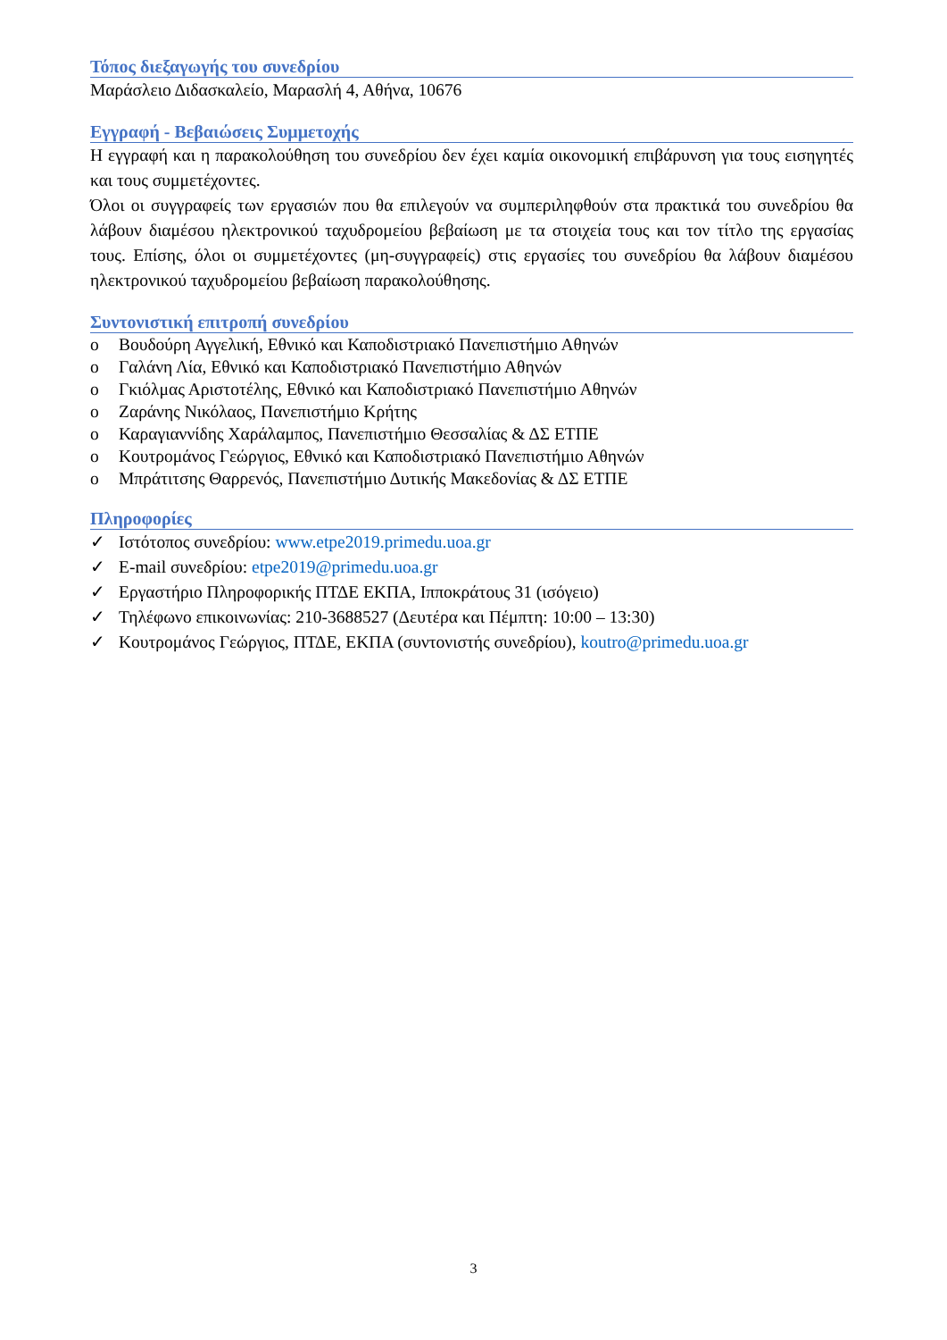Τόπος διεξαγωγής του συνεδρίου
Μαράσλειο Διδασκαλείο, Μαρασλή 4, Αθήνα, 10676
Εγγραφή - Βεβαιώσεις Συμμετοχής
Η εγγραφή και η παρακολούθηση του συνεδρίου δεν έχει καμία οικονομική επιβάρυνση για τους εισηγητές και τους συμμετέχοντες.
Όλοι οι συγγραφείς των εργασιών που θα επιλεγούν να συμπεριληφθούν στα πρακτικά του συνεδρίου θα λάβουν διαμέσου ηλεκτρονικού ταχυδρομείου βεβαίωση με τα στοιχεία τους και τον τίτλο της εργασίας τους. Επίσης, όλοι οι συμμετέχοντες (μη-συγγραφείς) στις εργασίες του συνεδρίου θα λάβουν διαμέσου ηλεκτρονικού ταχυδρομείου βεβαίωση παρακολούθησης.
Συντονιστική επιτροπή συνεδρίου
o Βουδούρη Αγγελική, Εθνικό και Καποδιστριακό Πανεπιστήμιο Αθηνών
o Γαλάνη Λία, Εθνικό και Καποδιστριακό Πανεπιστήμιο Αθηνών
o Γκιόλμας Αριστοτέλης, Εθνικό και Καποδιστριακό Πανεπιστήμιο Αθηνών
o Ζαράνης Νικόλαος, Πανεπιστήμιο Κρήτης
o Καραγιαννίδης Χαράλαμπος, Πανεπιστήμιο Θεσσαλίας & ΔΣ ΕΤΠΕ
o Κουτρομάνος Γεώργιος, Εθνικό και Καποδιστριακό Πανεπιστήμιο Αθηνών
o Μπράτιτσης Θαρρενός, Πανεπιστήμιο Δυτικής Μακεδονίας & ΔΣ ΕΤΠΕ
Πληροφορίες
✓ Ιστότοπος συνεδρίου: www.etpe2019.primedu.uoa.gr
✓ E-mail συνεδρίου: etpe2019@primedu.uoa.gr
✓ Εργαστήριο Πληροφορικής ΠΤΔΕ ΕΚΠΑ, Ιπποκράτους 31 (ισόγειο)
✓ Τηλέφωνο επικοινωνίας: 210-3688527 (Δευτέρα και Πέμπτη: 10:00 – 13:30)
✓ Κουτρομάνος Γεώργιος, ΠΤΔΕ, ΕΚΠΑ (συντονιστής συνεδρίου), koutro@primedu.uoa.gr
3